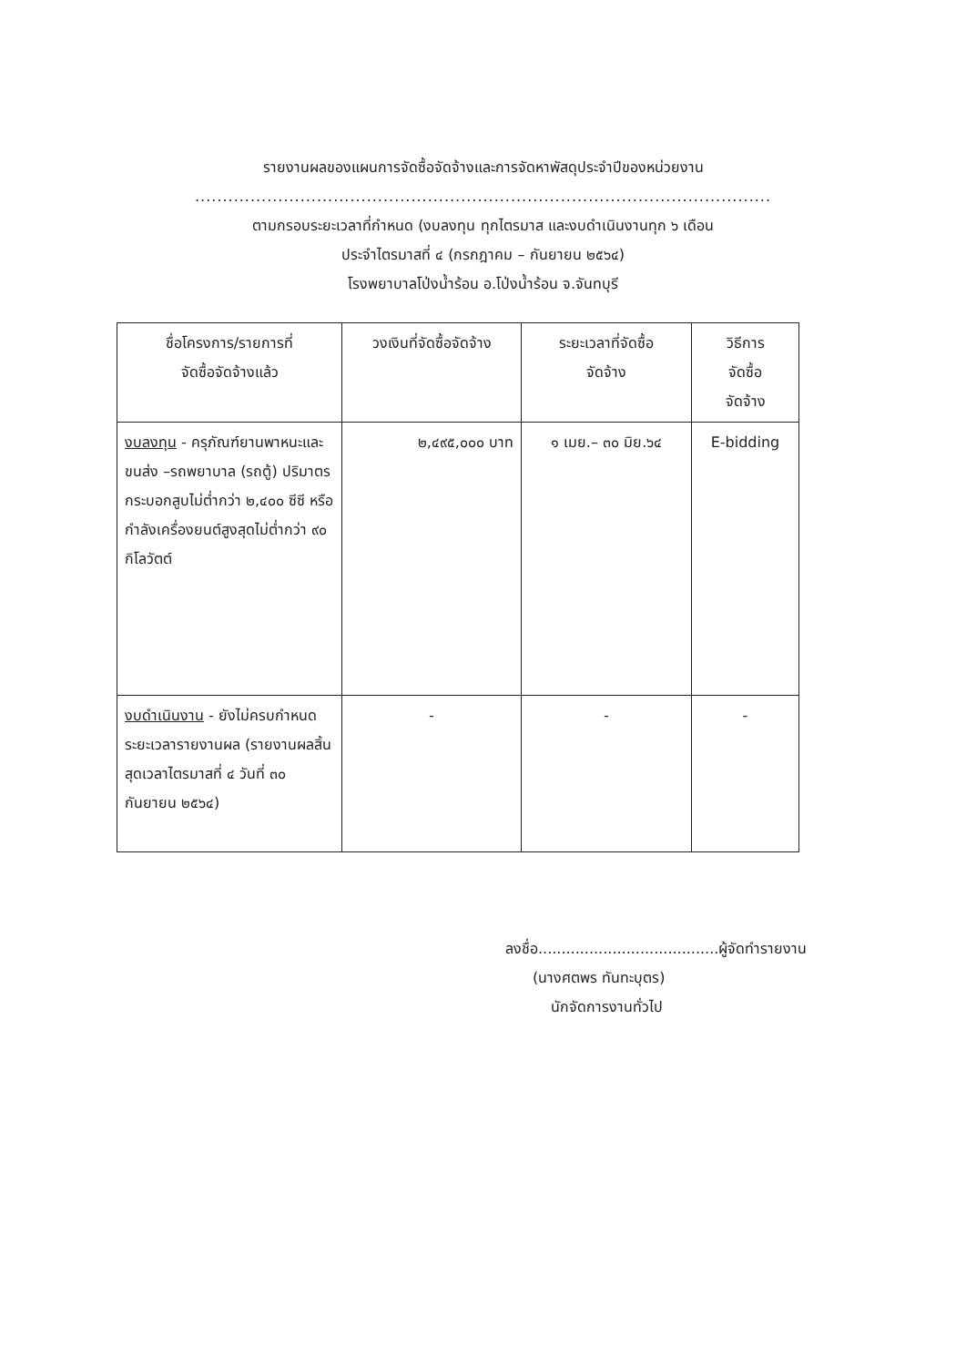รายงานผลของแผนการจัดซื้อจัดจ้างและการจัดหาพัสดุประจำปีของหน่วยงาน
........................................................................................................
ตามกรอบระยะเวลาที่กำหนด (งบลงทุน ทุกไตรมาส และงบดำเนินงานทุก ๖ เดือน
ประจำไตรมาสที่ ๔ (กรกฎาคม – กันยายน ๒๕๖๔)
โรงพยาบาลโป่งน้ำร้อน อ.โป่งน้ำร้อน จ.จันทบุรี
| ชื่อโครงการ/รายการที่ จัดซื้อจัดจ้างแล้ว | วงเงินที่จัดซื้อจัดจ้าง | ระยะเวลาที่จัดซื้อ จัดจ้าง | วิธีการ จัดซื้อ จัดจ้าง |
| --- | --- | --- | --- |
| งบลงทุน - ครุภัณฑ์ยานพาหนะและขนส่ง –รถพยาบาล (รถตู้) ปริมาตรกระบอกสูบไม่ต่ำกว่า ๒,๔๐๐ ซีซี หรือกำลังเครื่องยนต์สูงสุดไม่ต่ำกว่า ๙๐ กิโลวัตต์ | ๒,๔๙๕,๐๐๐ บาท | ๑ เมย.– ๓๐ มิย.๖๔ | E-bidding |
| งบดำเนินงาน - ยังไม่ครบกำหนดระยะเวลารายงานผล (รายงานผลสิ้นสุดเวลาไตรมาสที่ ๔ วันที่ ๓๐ กันยายน ๒๕๖๔) | - | - | - |
ลงชื่อ.......................................ผู้จัดทำรายงาน
(นางศตพร ทันทะบุตร)
นักจัดการงานทั่วไป